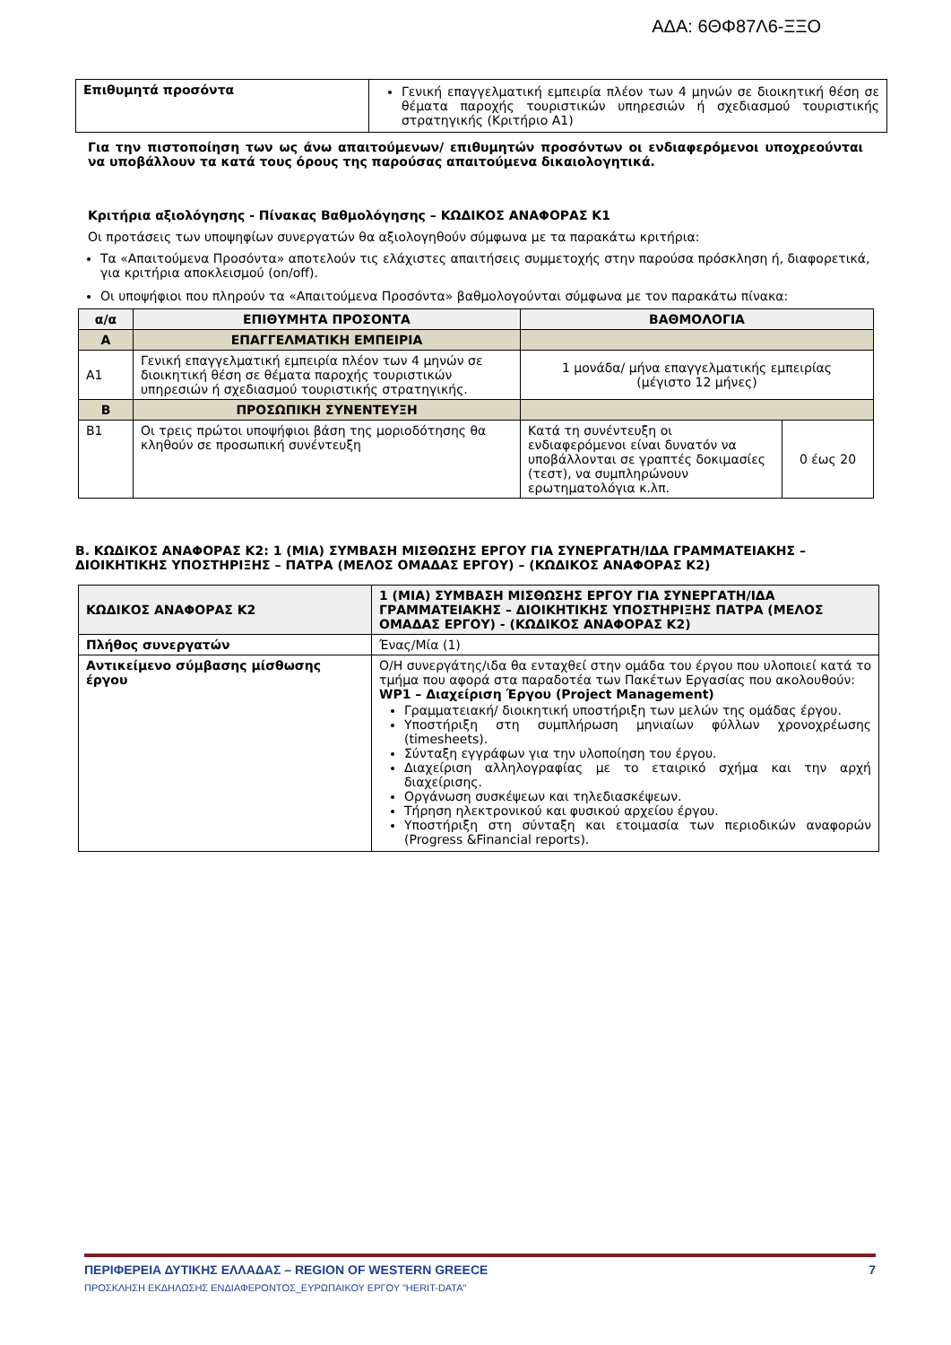ΑΔΑ: 6ΘΦ87Λ6-ΞΞΟ
| Επιθυμητά προσόντα | Γενική επαγγελματική εμπειρία πλέον των 4 μηνών σε διοικητική θέση σε θέματα παροχής τουριστικών υπηρεσιών ή σχεδιασμού τουριστικής στρατηγικής (Κριτήριο Α1) |
Για την πιστοποίηση των ως άνω απαιτούμενων/ επιθυμητών προσόντων οι ενδιαφερόμενοι υποχρεούνται να υποβάλλουν τα κατά τους όρους της παρούσας απαιτούμενα δικαιολογητικά.
Κριτήρια αξιολόγησης - Πίνακας Βαθμολόγησης – ΚΩΔΙΚΟΣ ΑΝΑΦΟΡΑΣ Κ1
Οι προτάσεις των υποψηφίων συνεργατών θα αξιολογηθούν σύμφωνα με τα παρακάτω κριτήρια:
Τα «Απαιτούμενα Προσόντα» αποτελούν τις ελάχιστες απαιτήσεις συμμετοχής στην παρούσα πρόσκληση ή, διαφορετικά, για κριτήρια αποκλεισμού (on/off).
Οι υποψήφιοι που πληρούν τα «Απαιτούμενα Προσόντα» βαθμολογούνται σύμφωνα με τον παρακάτω πίνακα:
| α/α | ΕΠΙΘΥΜΗΤΑ ΠΡΟΣΟΝΤΑ | ΒΑΘΜΟΛΟΓΙΑ | |
| --- | --- | --- | --- |
| Α | ΕΠΑΓΓΕΛΜΑΤΙΚΗ ΕΜΠΕΙΡΙΑ | | |
| Α1 | Γενική επαγγελματική εμπειρία πλέον των 4 μηνών σε διοικητική θέση σε θέματα παροχής τουριστικών υπηρεσιών ή σχεδιασμού τουριστικής στρατηγικής. | 1 μονάδα/ μήνα επαγγελματικής εμπειρίας (μέγιστο 12 μήνες) | |
| Β | ΠΡΟΣΩΠΙΚΗ ΣΥΝΕΝΤΕΥΞΗ | | |
| Β1 | Οι τρεις πρώτοι υποψήφιοι βάση της μοριοδότησης θα κληθούν σε προσωπική συνέντευξη | Κατά τη συνέντευξη οι ενδιαφερόμενοι είναι δυνατόν να υποβάλλονται σε γραπτές δοκιμασίες (τεστ), να συμπληρώνουν ερωτηματολόγια κ.λπ. | 0 έως 20 |
Β. ΚΩΔΙΚΟΣ ΑΝΑΦΟΡΑΣ Κ2: 1 (ΜΙΑ) ΣΥΜΒΑΣΗ ΜΙΣΘΩΣΗΣ ΕΡΓΟΥ ΓΙΑ ΣΥΝΕΡΓΑΤΗ/ΙΔΑ ΓΡΑΜΜΑΤΕΙΑΚΗΣ – ΔΙΟΙΚΗΤΙΚΗΣ ΥΠΟΣΤΗΡΙΞΗΣ – ΠΑΤΡΑ (ΜΕΛΟΣ ΟΜΑΔΑΣ ΕΡΓΟΥ) – (ΚΩΔΙΚΟΣ ΑΝΑΦΟΡΑΣ Κ2)
| ΚΩΔΙΚΟΣ ΑΝΑΦΟΡΑΣ Κ2 | 1 (ΜΙΑ) ΣΥΜΒΑΣΗ ΜΙΣΘΩΣΗΣ ΕΡΓΟΥ ΓΙΑ ΣΥΝΕΡΓΑΤΗ/ΙΔΑ ΓΡΑΜΜΑΤΕΙΑΚΗΣ – ΔΙΟΙΚΗΤΙΚΗΣ ΥΠΟΣΤΗΡΙΞΗΣ ΠΑΤΡΑ (ΜΕΛΟΣ ΟΜΑΔΑΣ ΕΡΓΟΥ) - (ΚΩΔΙΚΟΣ ΑΝΑΦΟΡΑΣ Κ2) |
| Πλήθος συνεργατών | Ένας/Μία (1) |
| Αντικείμενο σύμβασης μίσθωσης έργου | Ο/Η συνεργάτης/ιδα θα ενταχθεί στην ομάδα του έργου που υλοποιεί κατά το τμήμα που αφορά στα παραδοτέα των Πακέτων Εργασίας που ακολουθούν: WP1 – Διαχείριση Έργου (Project Management) Γραμματειακή/ διοικητική υποστήριξη των μελών της ομάδας έργου. Υποστήριξη στη συμπλήρωση μηνιαίων φύλλων χρονοχρέωσης (timesheets). Σύνταξη εγγράφων για την υλοποίηση του έργου. Διαχείριση αλληλογραφίας με το εταιρικό σχήμα και την αρχή διαχείρισης. Οργάνωση συσκέψεων και τηλεδιασκέψεων. Τήρηση ηλεκτρονικού και φυσικού αρχείου έργου. Υποστήριξη στη σύνταξη και ετοιμασία των περιοδικών αναφορών (Progress &Financial reports). |
ΠΕΡΙΦΕΡΕΙΑ ΔΥΤΙΚΗΣ ΕΛΛΑΔΑΣ – REGION OF WESTERN GREECE 7
ΠΡΟΣΚΛΗΣΗ ΕΚΔΗΛΩΣΗΣ ΕΝΔΙΑΦΕΡΟΝΤΟΣ_ΕΥΡΩΠΑΙΚΟΥ ΕΡΓΟΥ "HERIT-DATA"